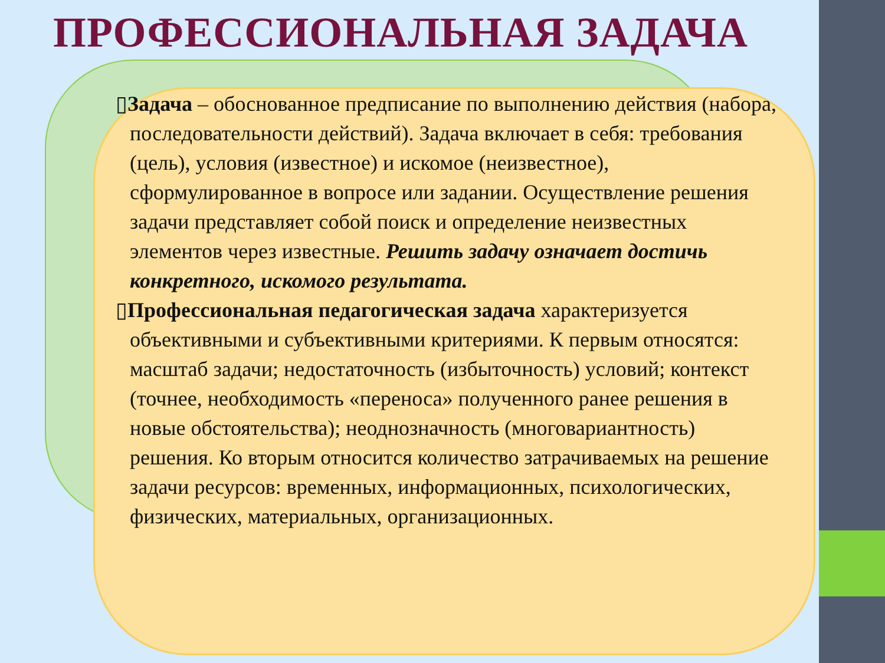ПРОФЕССИОНАЛЬНАЯ ЗАДАЧА
▯Задача – обоснованное предписание по выполнению действия (набора, последовательности действий). Задача включает в себя: требования (цель), условия (известное) и искомое (неизвестное), сформулированное в вопросе или задании. Осуществление решения задачи представляет собой поиск и определение неизвестных элементов через известные. Решить задачу означает достичь конкретного, искомого результата.
▯Профессиональная педагогическая задача характеризуется объективными и субъективными критериями. К первым относятся: масштаб задачи; недостаточность (избыточность) условий; контекст (точнее, необходимость «переноса» полученного ранее решения в новые обстоятельства); неоднозначность (многовариантность) решения. Ко вторым относится количество затрачиваемых на решение задачи ресурсов: временных, информационных, психологических, физических, материальных, организационных.